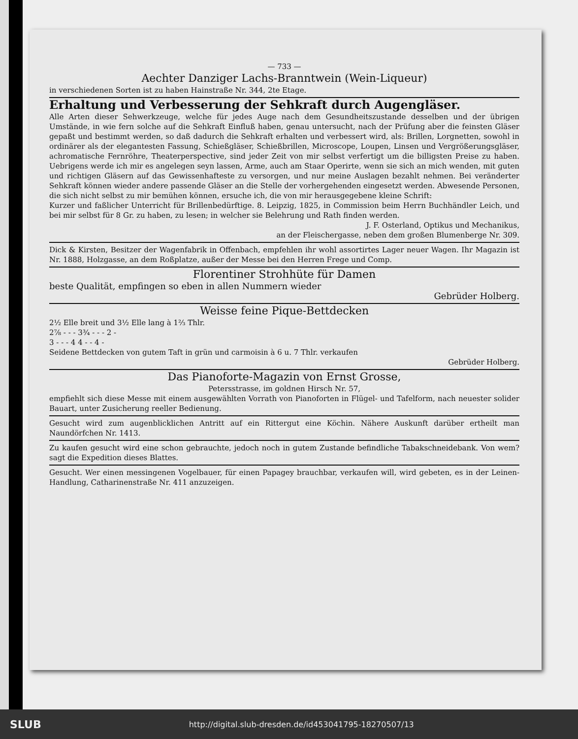— 733 —
Aechter Danziger Lachs-Branntwein (Wein-Liqueur)
in verschiedenen Sorten ist zu haben Hainstraße Nr. 344, 2te Etage.
Erhaltung und Verbesserung der Sehkraft durch Augengläser.
Alle Arten dieser Sehwerkzeuge, welche für jedes Auge nach dem Gesundheitszustande desselben und der übrigen Umstände, in wie fern solche auf die Sehkraft Einfluß haben, genau untersucht, nach der Prüfung aber die feinsten Gläser gepaßt und bestimmt werden, so daß dadurch die Sehkraft erhalten und verbessert wird, als: Brillen, Lorgnetten, sowohl in ordinärer als der elegantesten Fassung, Schießgläser, Schießbrillen, Microscope, Loupen, Linsen und Vergrößerungsgläser, achromatische Fernröhre, Theaterperspective, sind jeder Zeit von mir selbst verfertigt um die billigsten Preise zu haben. Uebrigens werde ich mir es angelegen seyn lassen, Arme, auch am Staar Operirte, wenn sie sich an mich wenden, mit guten und richtigen Gläsern auf das Gewissenhafteste zu versorgen, und nur meine Auslagen bezahlt nehmen. Bei veränderter Sehkraft können wieder andere passende Gläser an die Stelle der vorhergehenden eingesetzt werden. Abwesende Personen, die sich nicht selbst zu mir bemühen können, ersuche ich, die von mir herausgegebene kleine Schrift:
Kurzer und faßlicher Unterricht für Brillenbedürftige. 8. Leipzig, 1825, in Commission beim Herrn Buchhändler Leich, und bei mir selbst für 8 Gr. zu haben, zu lesen; in welcher sie Belehrung und Rath finden werden.
J. F. Osterland, Optikus und Mechanikus,
an der Fleischergasse, neben dem großen Blumenberge Nr. 309.
Dick & Kirsten, Besitzer der Wagenfabrik in Offenbach, empfehlen ihr wohl assortirtes Lager neuer Wagen. Ihr Magazin ist Nr. 1888, Holzgasse, an dem Roßplatze, außer der Messe bei den Herren Frege und Comp.
Florentiner Strohhüte für Damen
beste Qualität, empfingen so eben in allen Nummern wieder
Gebrüder Holberg.
Weisse feine Pique-Bettdecken
2½ Elle breit und 3½ Elle lang à 1⅔ Thlr.
2⅞ - - - 3¾ - - - 2 -
3 - - - 4 4 - - 4 -
Seidene Bettdecken von gutem Taft in grün und carmoisin à 6 u. 7 Thlr. verkaufen
Gebrüder Holberg.
Das Pianoforte-Magazin von Ernst Grosse,
Petersstrasse, im goldnen Hirsch Nr. 57,
empfiehlt sich diese Messe mit einem ausgewählten Vorrath von Pianoforten in Flügel- und Tafelform, nach neuester solider Bauart, unter Zusicherung reeller Bedienung.
Gesucht wird zum augenblicklichen Antritt auf ein Rittergut eine Köchin. Nähere Auskunft darüber ertheilt man Naundörfchen Nr. 1413.
Zu kaufen gesucht wird eine schon gebrauchte, jedoch noch in gutem Zustande befindliche Tabakschneidebank. Von wem? sagt die Expedition dieses Blattes.
Gesucht. Wer einen messingenen Vogelbauer, für einen Papagey brauchbar, verkaufen will, wird gebeten, es in der Leinen-Handlung, Catharinenstraße Nr. 411 anzuzeigen.
SLUB http://digital.slub-dresden.de/id453041795-18270507/13